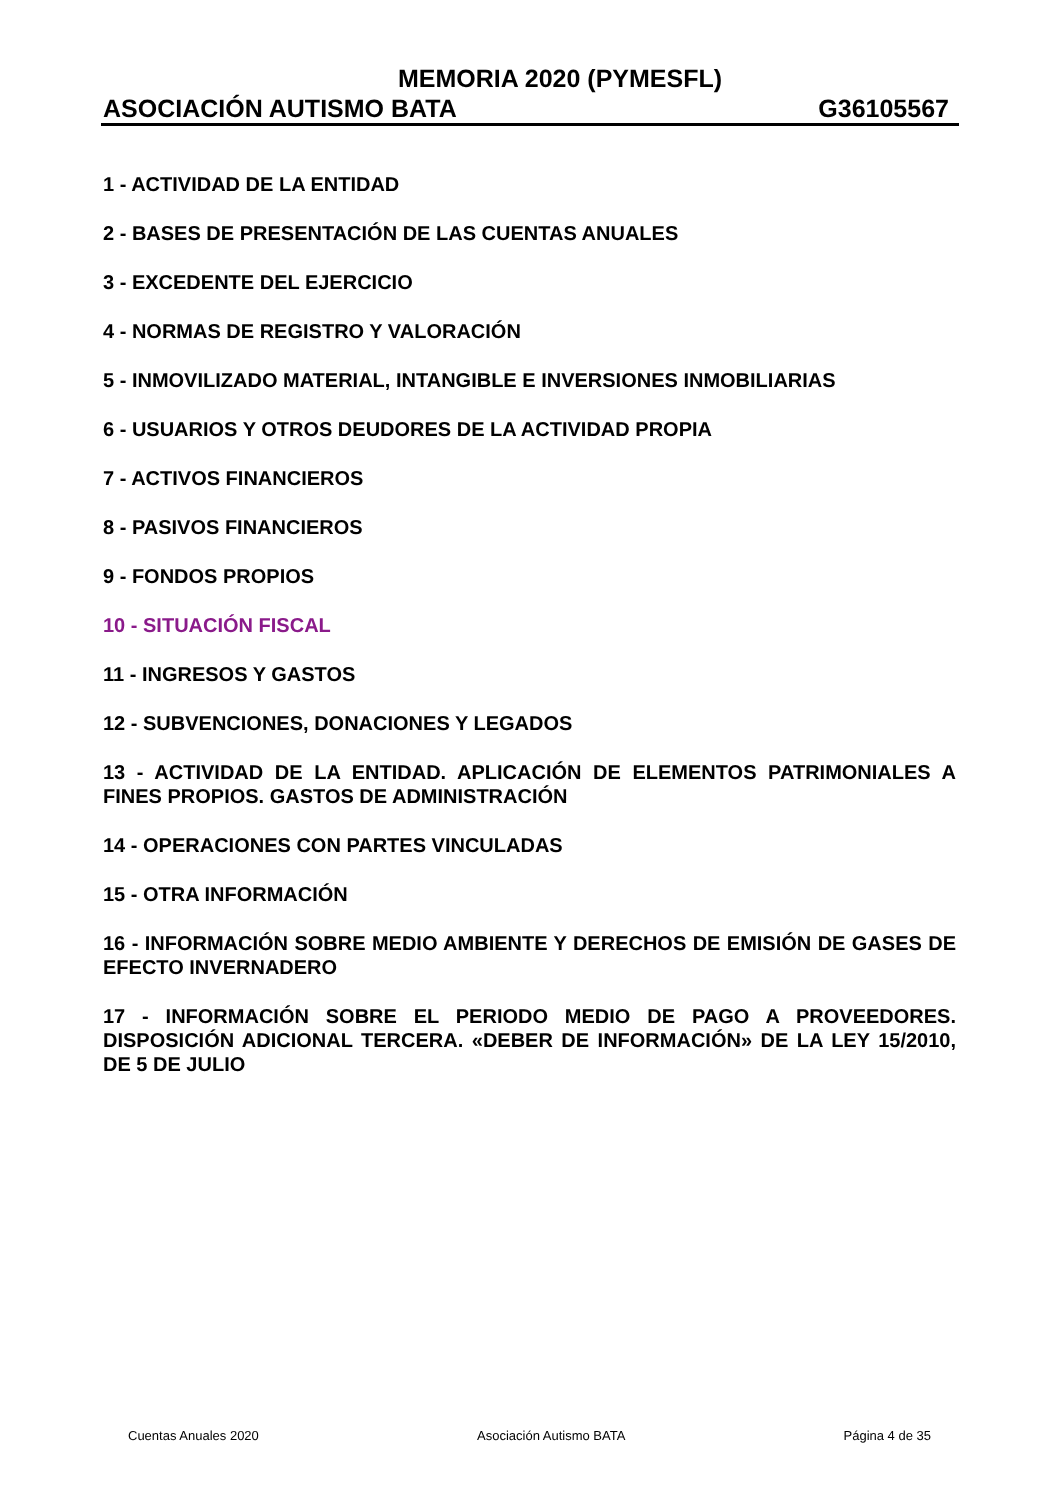MEMORIA 2020 (PYMESFL)
ASOCIACIÓN AUTISMO BATA G36105567
1 - ACTIVIDAD DE LA ENTIDAD
2 - BASES DE PRESENTACIÓN DE LAS CUENTAS ANUALES
3 - EXCEDENTE DEL EJERCICIO
4 - NORMAS DE REGISTRO Y VALORACIÓN
5 - INMOVILIZADO MATERIAL, INTANGIBLE E INVERSIONES INMOBILIARIAS
6 - USUARIOS Y OTROS DEUDORES DE LA ACTIVIDAD PROPIA
7 - ACTIVOS FINANCIEROS
8 - PASIVOS FINANCIEROS
9 - FONDOS PROPIOS
10 - SITUACIÓN FISCAL
11 - INGRESOS Y GASTOS
12 - SUBVENCIONES, DONACIONES Y LEGADOS
13 - ACTIVIDAD DE LA ENTIDAD. APLICACIÓN DE ELEMENTOS PATRIMONIALES A FINES PROPIOS. GASTOS DE ADMINISTRACIÓN
14 - OPERACIONES CON PARTES VINCULADAS
15 - OTRA INFORMACIÓN
16 - INFORMACIÓN SOBRE MEDIO AMBIENTE Y DERECHOS DE EMISIÓN DE GASES DE EFECTO INVERNADERO
17 - INFORMACIÓN SOBRE EL PERIODO MEDIO DE PAGO A PROVEEDORES. DISPOSICIÓN ADICIONAL TERCERA. «DEBER DE INFORMACIÓN» DE LA LEY 15/2010, DE 5 DE JULIO
Cuentas Anuales 2020 Asociación Autismo BATA Página 4 de 35